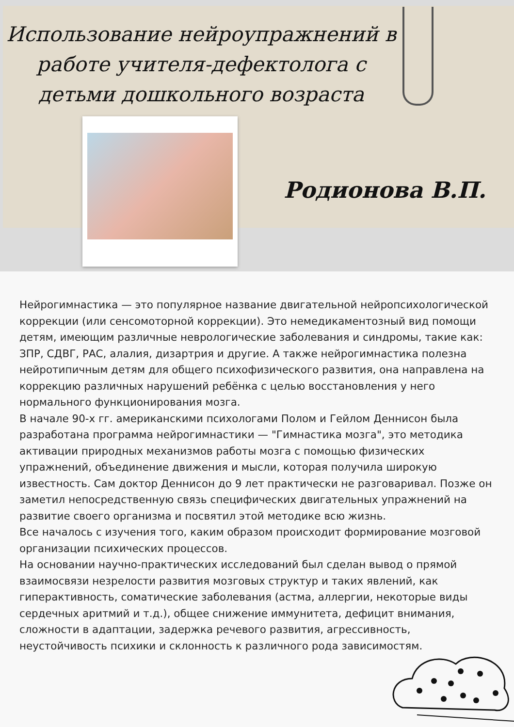Использование нейроупражнений в работе учителя-дефектолога с детьми дошкольного возраста
Родионова В.П.
Нейрогимнастика — это популярное название двигательной нейропсихологической коррекции (или сенсомоторной коррекции). Это немедикаментозный вид помощи детям, имеющим различные неврологические заболевания и синдромы, такие как: ЗПР, СДВГ, РАС, алалия, дизартрия и другие. А также нейрогимнастика полезна нейротипичным детям для общего психофизического развития, она направлена на коррекцию различных нарушений ребёнка с целью восстановления у него нормального функционирования мозга.
В начале 90-х гг. американскими психологами Полом и Гейлом Деннисон была разработана программа нейрогимнастики — "Гимнастика мозга", это методика активации природных механизмов работы мозга с помощью физических упражнений, объединение движения и мысли, которая получила широкую известность. Сам доктор Деннисон до 9 лет практически не разговаривал. Позже он заметил непосредственную связь специфических двигательных упражнений на развитие своего организма и посвятил этой методике всю жизнь.
Все началось с изучения того, каким образом происходит формирование мозговой организации психических процессов.
На основании научно-практических исследований был сделан вывод о прямой взаимосвязи незрелости развития мозговых структур и таких явлений, как гиперактивность, соматические заболевания (астма, аллергии, некоторые виды сердечных аритмий и т.д.), общее снижение иммунитета, дефицит внимания, сложности в адаптации, задержка речевого развития, агрессивность, неустойчивость психики и склонность к различного рода зависимостям.